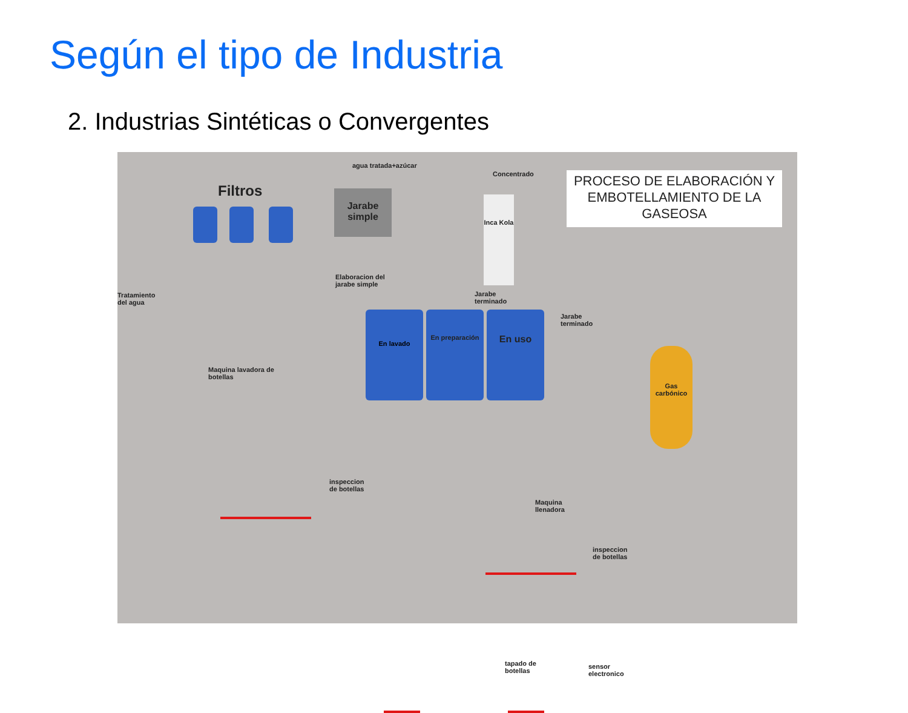Según el tipo de Industria
2. Industrias Sintéticas o Convergentes
PROCESO DE ELABORACIÓN Y EMBOTELLAMIENTO DE LA GASEOSA
Filtros
agua tratada+azúcar
Concentrado
Jarabe simple
Inca Kola
Tratamiento
del agua
Elaboracion del
jarabe simple
Jarabe
terminado
En lavado En preparación En uso
Jarabe
terminado
Gas carbónico
Maquina lavadora de
botellas
inspeccion
de botellas
Maquina
llenadora
inspeccion
de botellas
tapado de
botellas
sensor
electronico